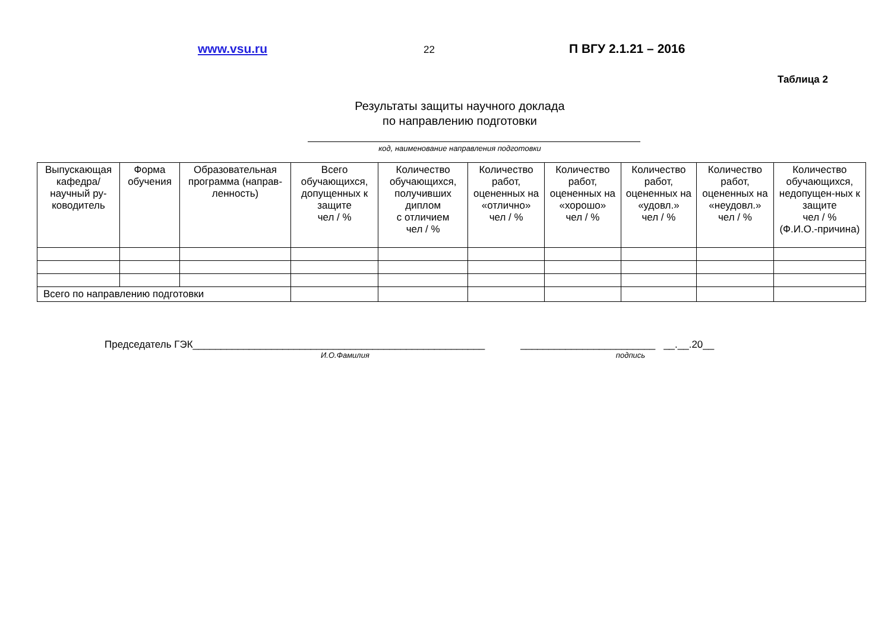www.vsu.ru
22
П ВГУ 2.1.21 – 2016
Таблица 2
Результаты защиты научного доклада
по направлению подготовки
код, наименование направления подготовки
| Выпускающая кафедра/ научный ру-ководитель | Форма обучения | Образовательная программа (направ-ленность) | Всего обучающихся, допущенных к защите чел / % | Количество обучающихся, получивших диплом с отличием чел / % | Количество работ, оцененных на «отлично» чел / % | Количество работ, оцененных на «хорошо» чел / % | Количество работ, оцененных на «удовл.» чел / % | Количество работ, оцененных на «неудовл.» чел / % | Количество обучающихся, недопущен-ных к защите чел / % (Ф.И.О.-причина) |
| --- | --- | --- | --- | --- | --- | --- | --- | --- | --- |
| Всего по направлению подготовки | | | | | | | | | |
Председатель ГЭК____________________________________________________ ________________________ __.__.20__
И.О.Фамилия подпись